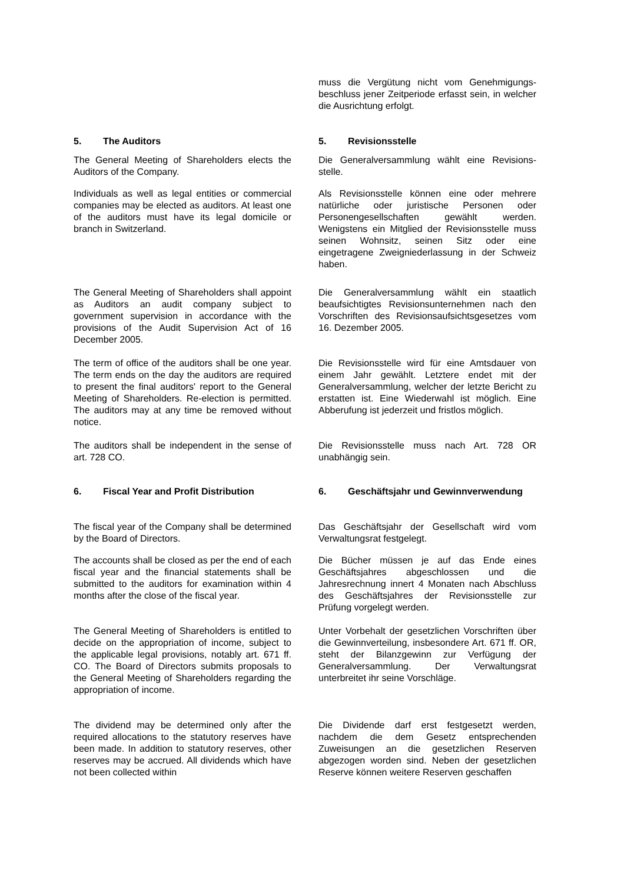muss die Vergütung nicht vom Genehmigungs­beschluss jener Zeitperiode erfasst sein, in welcher die Ausrichtung erfolgt.
5. The Auditors 5. Revisionsstelle
The General Meeting of Shareholders elects the Auditors of the Company.
Die Generalversammlung wählt eine Revisions­stelle.
Individuals as well as legal entities or commercial companies may be elected as auditors. At least one of the auditors must have its legal domicile or branch in Switzerland.
Als Revisionsstelle können eine oder mehrere natürliche oder juristische Personen oder Personengesellschaften gewählt werden. Wenigstens ein Mitglied der Revisionsstelle muss seinen Wohnsitz, seinen Sitz oder eine eingetragene Zweigniederlassung in der Schweiz haben.
The General Meeting of Shareholders shall appoint as Auditors an audit company subject to government supervision in accordance with the provisions of the Audit Supervision Act of 16 December 2005.
Die Generalversammlung wählt ein staatlich beaufsichtigtes Revisionsunternehmen nach den Vorschriften des Revisionsaufsichtsgesetzes vom 16. Dezember 2005.
The term of office of the auditors shall be one year. The term ends on the day the auditors are required to present the final auditors' report to the General Meeting of Shareholders. Re-election is permitted. The auditors may at any time be removed without notice.
Die Revisionsstelle wird für eine Amtsdauer von einem Jahr gewählt. Letztere endet mit der Generalversammlung, welcher der letzte Bericht zu erstatten ist. Eine Wiederwahl ist möglich. Eine Abberufung ist jederzeit und fristlos möglich.
The auditors shall be independent in the sense of art. 728 CO.
Die Revisionsstelle muss nach Art. 728 OR unabhängig sein.
6. Fiscal Year and Profit Distribution 6. Geschäftsjahr und Gewinnverwendung
The fiscal year of the Company shall be determined by the Board of Directors.
Das Geschäftsjahr der Gesellschaft wird vom Verwaltungsrat festgelegt.
The accounts shall be closed as per the end of each fiscal year and the financial statements shall be submitted to the auditors for examination within 4 months after the close of the fiscal year.
Die Bücher müssen je auf das Ende eines Geschäftsjahres abgeschlossen und die Jahresrechnung innert 4 Monaten nach Abschluss des Geschäftsjahres der Revisionsstelle zur Prüfung vorgelegt werden.
The General Meeting of Shareholders is entitled to decide on the appropriation of income, subject to the applicable legal provisions, notably art. 671 ff. CO. The Board of Directors submits proposals to the General Meeting of Shareholders regarding the appropriation of income.
Unter Vorbehalt der gesetzlichen Vorschriften über die Gewinnverteilung, insbesondere Art. 671 ff. OR, steht der Bilanzgewinn zur Verfügung der Generalversammlung. Der Verwaltungsrat unterbreitet ihr seine Vorschläge.
The dividend may be determined only after the required allocations to the statutory reserves have been made. In addition to statutory reserves, other reserves may be accrued. All dividends which have not been collected within
Die Dividende darf erst festgesetzt werden, nachdem die dem Gesetz entsprechenden Zuweisungen an die gesetzlichen Reserven abgezogen worden sind. Neben der gesetzlichen Reserve können weitere Reserven geschaffen